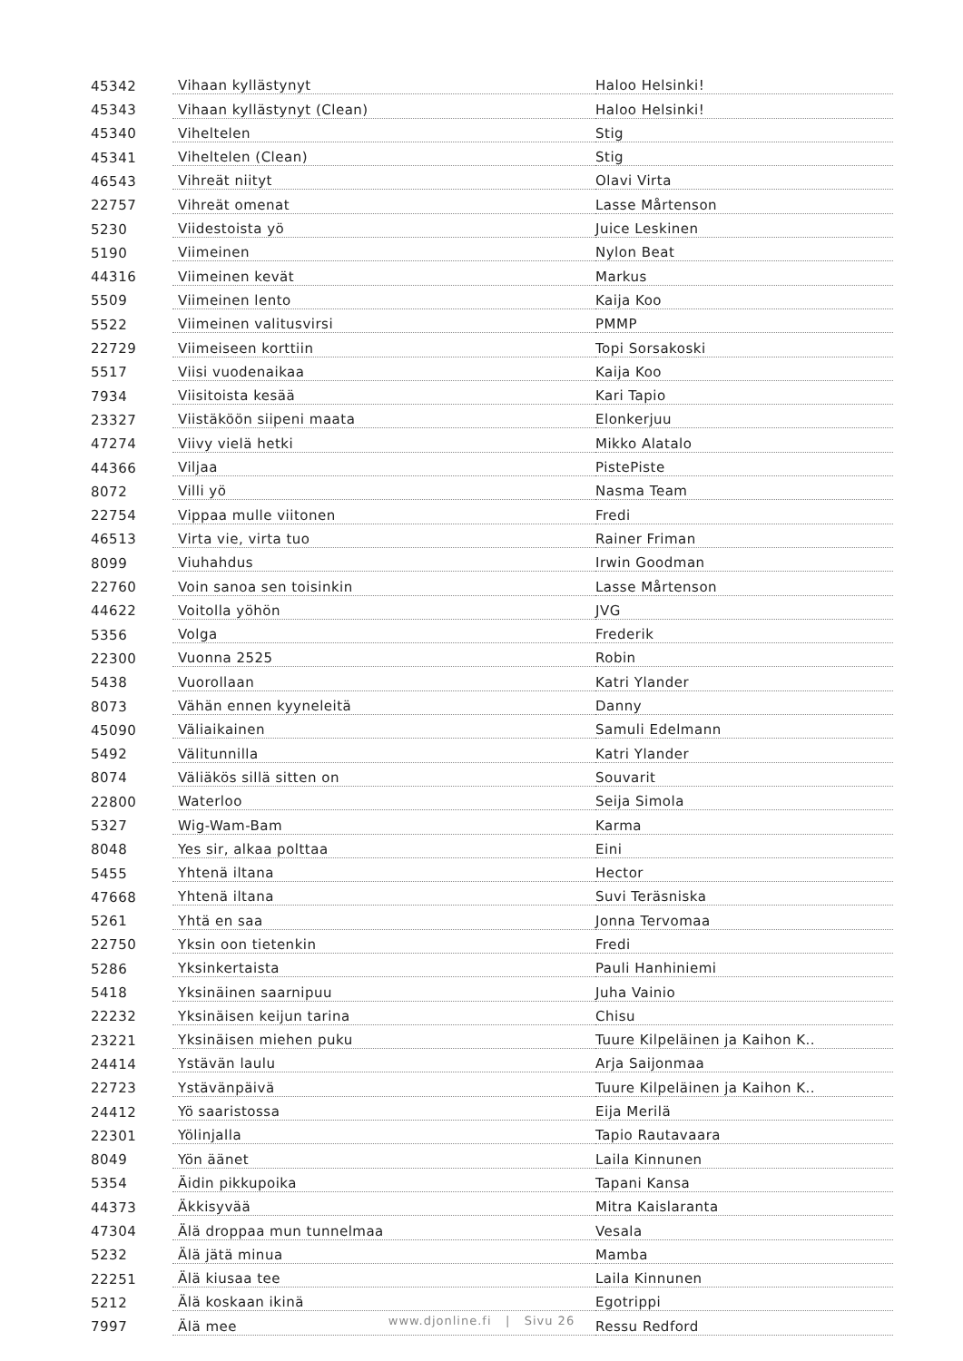| 45342 | Vihaan kyllästynyt | Haloo Helsinki! |
| 45343 | Vihaan kyllästynyt (Clean) | Haloo Helsinki! |
| 45340 | Viheltelen | Stig |
| 45341 | Viheltelen (Clean) | Stig |
| 46543 | Vihreät niityt | Olavi Virta |
| 22757 | Vihreät omenat | Lasse Mårtenson |
| 5230 | Viidestoista yö | Juice Leskinen |
| 5190 | Viimeinen | Nylon Beat |
| 44316 | Viimeinen kevät | Markus |
| 5509 | Viimeinen lento | Kaija Koo |
| 5522 | Viimeinen valitusvirsi | PMMP |
| 22729 | Viimeiseen korttiin | Topi Sorsakoski |
| 5517 | Viisi vuodenaikaa | Kaija Koo |
| 7934 | Viisitoista kesää | Kari Tapio |
| 23327 | Viistäköön siipeni maata | Elonkerjuu |
| 47274 | Viivy vielä hetki | Mikko Alatalo |
| 44366 | Viljaa | PistePiste |
| 8072 | Villi yö | Nasma Team |
| 22754 | Vippaa mulle viitonen | Fredi |
| 46513 | Virta vie, virta tuo | Rainer Friman |
| 8099 | Viuhahdus | Irwin Goodman |
| 22760 | Voin sanoa sen toisinkin | Lasse Mårtenson |
| 44622 | Voitolla yöhön | JVG |
| 5356 | Volga | Frederik |
| 22300 | Vuonna 2525 | Robin |
| 5438 | Vuorollaan | Katri Ylander |
| 8073 | Vähän ennen kyyneleitä | Danny |
| 45090 | Väliaikainen | Samuli Edelmann |
| 5492 | Välitunnilla | Katri Ylander |
| 8074 | Väliäkös sillä sitten on | Souvarit |
| 22800 | Waterloo | Seija Simola |
| 5327 | Wig-Wam-Bam | Karma |
| 8048 | Yes sir, alkaa polttaa | Eini |
| 5455 | Yhtenä iltana | Hector |
| 47668 | Yhtenä iltana | Suvi Teräsniska |
| 5261 | Yhtä en saa | Jonna Tervomaa |
| 22750 | Yksin oon tietenkin | Fredi |
| 5286 | Yksinkertaista | Pauli Hanhiniemi |
| 5418 | Yksinäinen saarnipuu | Juha Vainio |
| 22232 | Yksinäisen keijun tarina | Chisu |
| 23221 | Yksinäisen miehen puku | Tuure Kilpeläinen ja Kaihon K.. |
| 24414 | Ystävän laulu | Arja Saijonmaa |
| 22723 | Ystävänpäivä | Tuure Kilpeläinen ja Kaihon K.. |
| 24412 | Yö saaristossa | Eija Merilä |
| 22301 | Yölinjalla | Tapio Rautavaara |
| 8049 | Yön äänet | Laila Kinnunen |
| 5354 | Äidin pikkupoika | Tapani Kansa |
| 44373 | Äkkisyvää | Mitra Kaislaranta |
| 47304 | Älä droppaa mun tunnelmaa | Vesala |
| 5232 | Älä jätä minua | Mamba |
| 22251 | Älä kiusaa tee | Laila Kinnunen |
| 5212 | Älä koskaan ikinä | Egotrippi |
| 7997 | Älä mee | Ressu Redford |
www.djonline.fi | Sivu 26